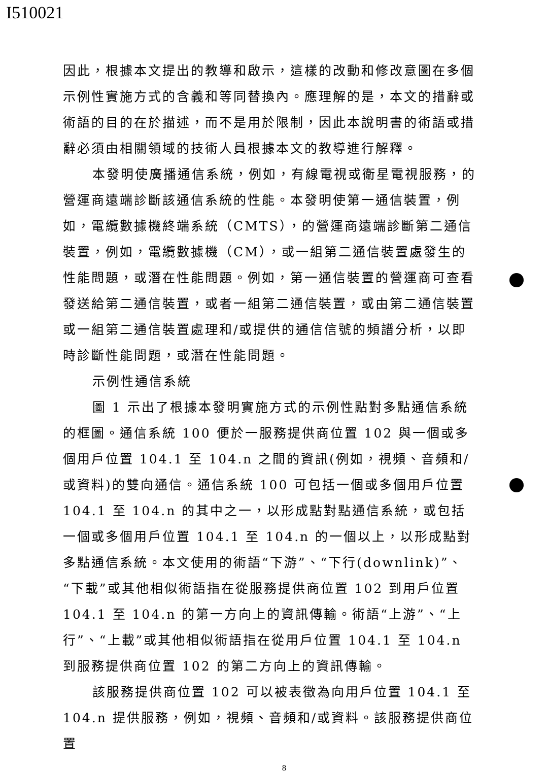I510021
因此，根據本文提出的教導和啟示，這樣的改動和修改意圖在多個示例性實施方式的含義和等同替換內。應理解的是，本文的措辭或術語的目的在於描述，而不是用於限制，因此本說明書的術語或措辭必須由相關領域的技術人員根據本文的教導進行解釋。
本發明使廣播通信系統，例如，有線電視或衛星電視服務，的營運商遠端診斷該通信系統的性能。本發明使第一通信裝置，例如，電纜數據機終端系統（CMTS），的營運商遠端診斷第二通信裝置，例如，電纜數據機（CM），或一組第二通信裝置處發生的性能問題，或潛在性能問題。例如，第一通信裝置的營運商可查看發送給第二通信裝置，或者一組第二通信裝置，或由第二通信裝置或一組第二通信裝置處理和/或提供的通信信號的頻譜分析，以即時診斷性能問題，或潛在性能問題。
示例性通信系統
圖 1 示出了根據本發明實施方式的示例性點對多點通信系統的框圖。通信系統 100 便於一服務提供商位置 102 與一個或多個用戶位置 104.1 至 104.n 之間的資訊(例如，視頻、音頻和/或資料)的雙向通信。通信系統 100 可包括一個或多個用戶位置 104.1 至 104.n 的其中之一，以形成點對點通信系統，或包括一個或多個用戶位置 104.1 至 104.n 的一個以上，以形成點對多點通信系統。本文使用的術語“下游”、“下行(downlink)”、“下載”或其他相似術語指在從服務提供商位置 102 到用戶位置 104.1 至 104.n 的第一方向上的資訊傳輸。術語“上游”、“上行”、“上載”或其他相似術語指在從用戶位置 104.1 至 104.n 到服務提供商位置 102 的第二方向上的資訊傳輸。
該服務提供商位置 102 可以被表徵為向用戶位置 104.1 至 104.n 提供服務，例如，視頻、音頻和/或資料。該服務提供商位置
8